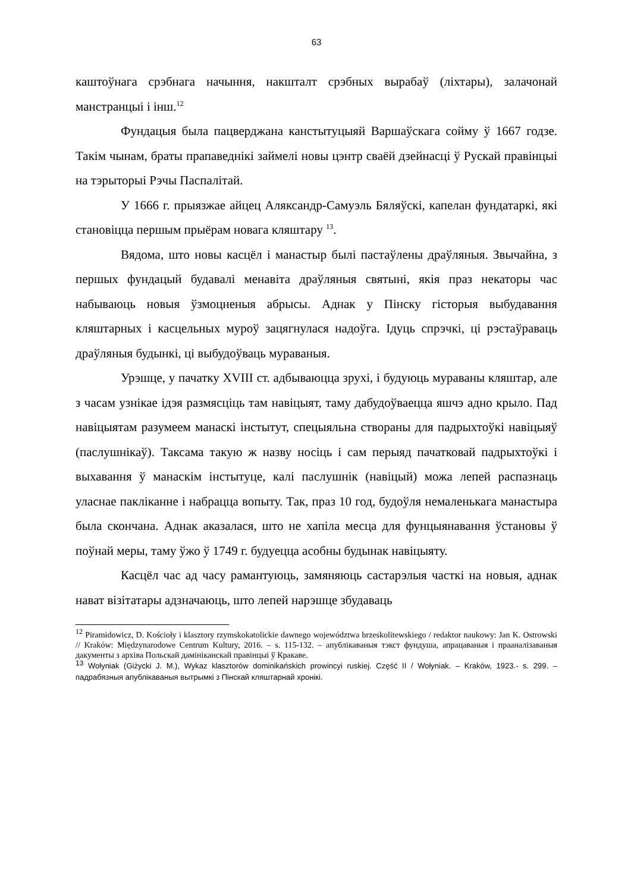63
каштоўнага срэбнага начыння, накшталт срэбных вырабаў (ліхтары), залачонай манстранцыі і інш.<sup>12</sup>
Фундацыя была пацверджана канстытуцыяй Варшаўскага сойму ў 1667 годзе. Такім чынам, браты прапаведнікі займелі новы цэнтр сваёй дзейнасці ў Рускай правінцыі на тэрыторыі Рэчы Паспалітай.
У 1666 г. прыязжае айцец Аляксандр-Самуэль Бяляўскі, капелан фундатаркі, які становіцца першым прыёрам новага кляштару <sup>13</sup>.
Вядома, што новы касцёл і манастыр былі пастаўлены драўляныя. Звычайна, з першых фундацый будавалі менавіта драўляныя святыні, якія праз некаторы час набываюць новыя ўзмоцненыя абрысы. Аднак у Пінску гісторыя выбудавання кляштарных і касцельных муроў зацягнулася надоўга. Ідуць спрэчкі, ці рэстаўраваць драўляныя будынкі, ці выбудоўваць мураваныя.
Урэшце, у пачатку XVIII ст. адбываюцца зрухі, і будуюць мураваны кляштар, але з часам узнікае ідэя размясціць там навіцыят, таму дабудоўваецца яшчэ адно крыло. Пад навіцыятам разумеем манаскі інстытут, спецыяльна створаны для падрыхтоўкі навіцыяў (паслушнікаў). Таксама такую ж назву носіць і сам перыяд пачатковай падрыхтоўкі і выхавання ў манаскім інстытуце, калі паслушнік (навіцый) можа лепей распазнаць уласнае пакліканне і набрацца вопыту. Так, праз 10 год, будоўля немаленькага манастыра была скончана. Аднак аказалася, што не хапіла месца для фунцыянавання ўстановы ў поўнай меры, таму ўжо ў 1749 г. будуецца асобны будынак навіцыяту.
Касцёл час ад часу рамантуюць, замяняюць састарэлыя часткі на новыя, аднак нават візітатары адзначаюць, што лепей нарэшце збудаваць
<sup>12</sup> Piramidowicz, D. Kościoły i klasztory rzymskokatolickie dawnego województwa brzeskolitewskiego / redaktor naukowy: Jan K. Ostrowski // Kraków: Międzynarodowe Centrum Kultury, 2016. – s. 115-132. – апублікаваныя тэкст фундуша, апрацаваныя і прааналізаваныя дакументы з архіва Польскай дамініканскай правінцыі ў Кракаве.
<sup>13</sup> Wołyniak (Giżycki J. M.), Wykaz klasztorów dominikańskich prowincyi ruskiej. Część II / Wołyniak. – Kraków, 1923.- s. 299. –падрабязныя апублікаваныя вытрымкі з Пінскай кляштарнай хронікі.